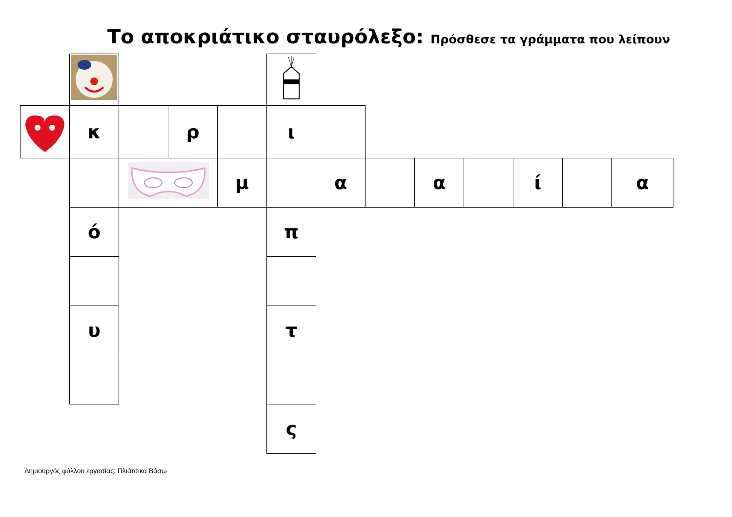Το αποκριάτικο σταυρόλεξο: Πρόσθεσε τα γράμματα που λείπουν
| | κ | | ρ | | ι | | | | | | | |
| | | | | μ | | α | | α | | ί | | α |
| | ό | | | | π | | | | | | | |
| | υ | | | | τ | | | | | | | |
| | | | | | ς | | | | | | | |
Δημιουργός φύλλου εργασίας: Πλιάτσικα Βάσω